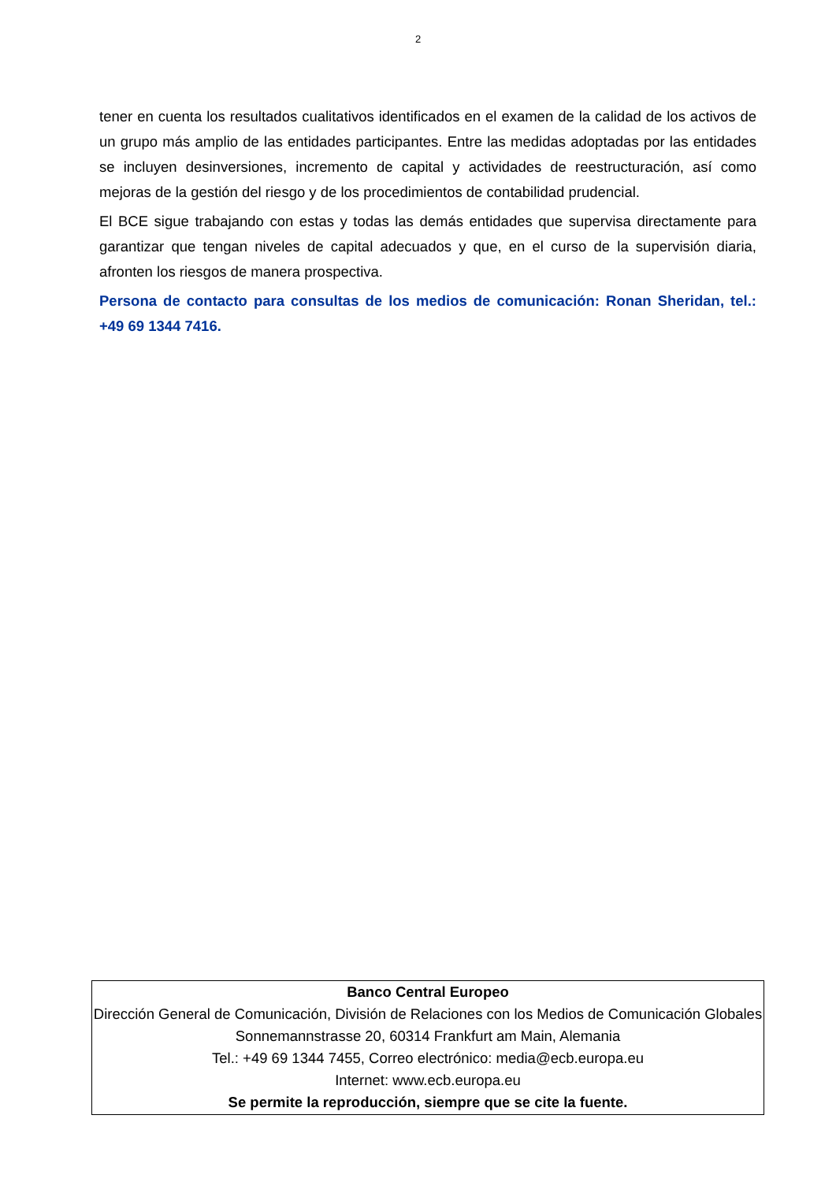2
tener en cuenta los resultados cualitativos identificados en el examen de la calidad de los activos de un grupo más amplio de las entidades participantes. Entre las medidas adoptadas por las entidades se incluyen desinversiones, incremento de capital y actividades de reestructuración, así como mejoras de la gestión del riesgo y de los procedimientos de contabilidad prudencial.
El BCE sigue trabajando con estas y todas las demás entidades que supervisa directamente para garantizar que tengan niveles de capital adecuados y que, en el curso de la supervisión diaria, afronten los riesgos de manera prospectiva.
Persona de contacto para consultas de los medios de comunicación: Ronan Sheridan, tel.: +49 69 1344 7416.
Banco Central Europeo
Dirección General de Comunicación, División de Relaciones con los Medios de Comunicación Globales
Sonnemannstrasse 20, 60314 Frankfurt am Main, Alemania
Tel.: +49 69 1344 7455, Correo electrónico: media@ecb.europa.eu
Internet: www.ecb.europa.eu
Se permite la reproducción, siempre que se cite la fuente.